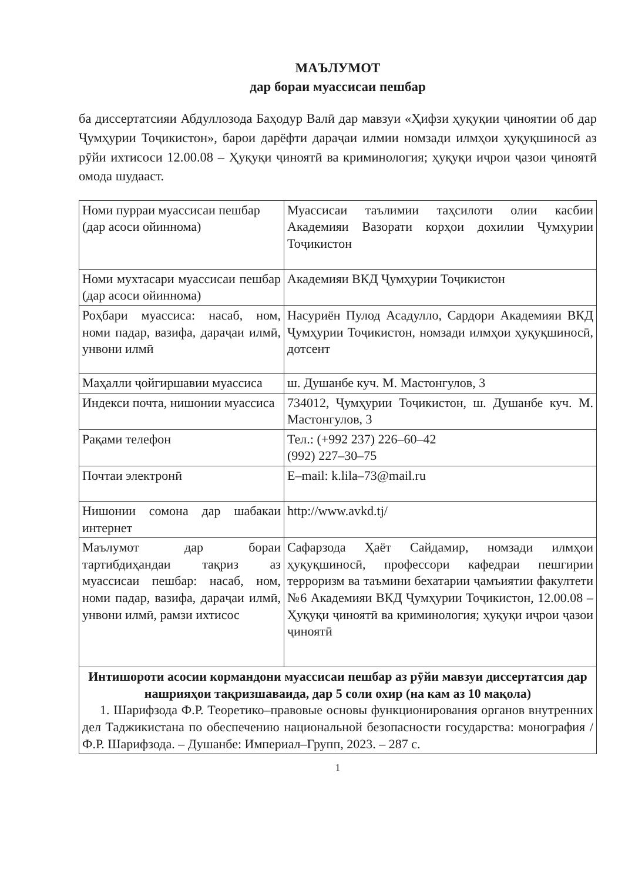МАЪЛУМОТ
дар бораи муассисаи пешбар
ба диссертатсияи Абдуллозода Баҳодур Валӣ дар мавзуи «Ҳифзи ҳуқуқии ҷиноятии об дар Ҷумҳурии Тоҷикистон», барои дарёфти дараҷаи илмии номзади илмҳои ҳуқуқшиносӣ аз рӯйи ихтисоси 12.00.08 – Ҳуқуқи ҷиноятӣ ва криминология; ҳуқуқи иҷрои ҷазои ҷиноятӣ омода шудааст.
| Номи пурраи муассисаи пешбар (дар асоси ойиннома) | Муассисаи таълимии таҳсилоти олии касбии Академияи Вазорати корҳои дохилии Ҷумҳурии Тоҷикистон |
| Номи мухтасари муассисаи пешбар (дар асоси ойиннома) | Академияи ВКД Ҷумҳурии Тоҷикистон |
| Роҳбари муассиса: насаб, ном, номи падар, вазифа, дараҷаи илмӣ, унвони илмӣ | Насуриён Пулод Асадулло, Сардори Академияи ВКД Ҷумҳурии Тоҷикистон, номзади илмҳои ҳуқуқшиносӣ, дотсент |
| Маҳалли ҷойгиршавии муассиса | ш. Душанбе куч. М. Мастонгулов, 3 |
| Индекси почта, нишонии муассиса | 734012, Ҷумҳурии Тоҷикистон, ш. Душанбе куч. М. Мастонгулов, 3 |
| Рақами телефон | Тел.: (+992 237) 226–60–42 (992) 227–30–75 |
| Почтаи электронӣ | E–mail: k.lila–73@mail.ru |
| Нишонии сомона дар шабакаи интернет | http://www.avkd.tj/ |
| Маълумот дар бораи тартибдиҳандаи тақриз аз муассисаи пешбар: насаб, ном, номи падар, вазифа, дараҷаи илмӣ, унвони илмӣ, рамзи ихтисос | Сафарзода Ҳаёт Сайдамир, номзади илмҳои ҳуқуқшиносӣ, профессори кафедраи пешгирии терроризм ва таъмини бехатарии ҷамъиятии факултети №6 Академияи ВКД Ҷумҳурии Тоҷикистон, 12.00.08 – Ҳуқуқи ҷиноятӣ ва криминология; ҳуқуқи иҷрои ҷазои ҷиноятӣ |
| Интишороти асосии кормандони муассисаи пешбар аз рӯйи мавзуи диссертатсия дар нашрияҳои тақризшаваида, дар 5 соли охир (на кам аз 10 мақола) 1. Шарифзода Ф.Р. Теоретико–правовые основы функционирования органов внутренних дел Таджикистана по обеспечению национальной безопасности государства: монография / Ф.Р. Шарифзода. – Душанбе: Империал–Групп, 2023. – 287 с. | |
1